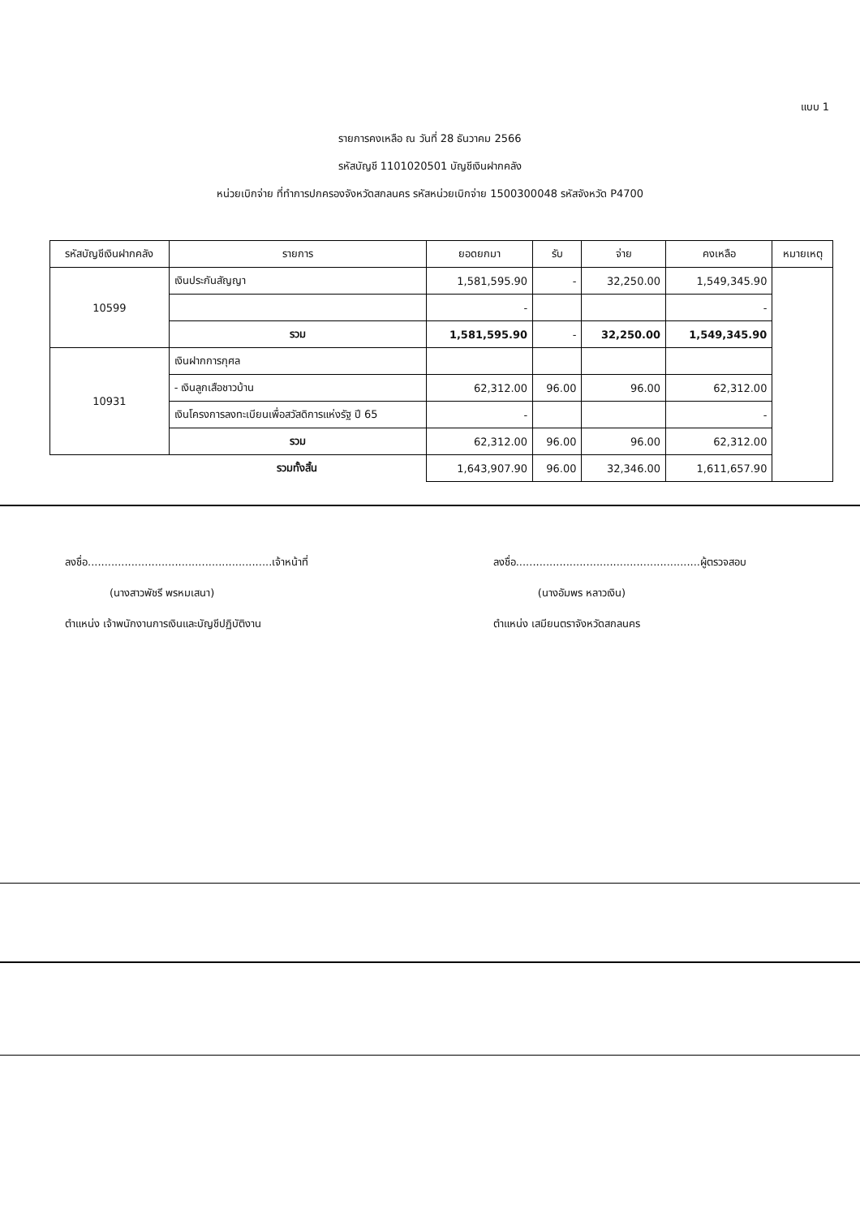แบบ 1
รายการคงเหลือ ณ วันที่ 28 ธันวาคม 2566
รหัสบัญชี 1101020501 บัญชีเงินฝากคลัง
หน่วยเบิกจ่าย ที่ทำการปกครองจังหวัดสกลนคร รหัสหน่วยเบิกจ่าย 1500300048 รหัสจังหวัด P4700
| รหัสบัญชีเงินฝากคลัง | รายการ | ยอดยกมา | รับ | จ่าย | คงเหลือ | หมายเหตุ |
| --- | --- | --- | --- | --- | --- | --- |
| 10599 | เงินประกันสัญญา | 1,581,595.90 | - | 32,250.00 | 1,549,345.90 | |
| | | - | | | - | |
| | รวม | 1,581,595.90 | - | 32,250.00 | 1,549,345.90 | |
| 10931 | เงินฝากการกุศล | | | | | |
| | - เงินลูกเสือชาวบ้าน | 62,312.00 | 96.00 | 96.00 | 62,312.00 | |
| | เงินโครงการลงทะเบียนเพื่อสวัสดิการแห่งรัฐ ปี 65 | - | | | - | |
| | รวม | 62,312.00 | 96.00 | 96.00 | 62,312.00 | |
| | รวมทั้งสิ้น | 1,643,907.90 | 96.00 | 32,346.00 | 1,611,657.90 | |
ลงชื่อ.......................................................เจ้าหน้าที่
(นางสาวพัชรี พรหมเสนา)
ตำแหน่ง เจ้าพนักงานการเงินและบัญชีปฏิบัติงาน
ลงชื่อ.......................................................ผู้ตรวจสอบ
(นางอัมพร หลาวเงิน)
ตำแหน่ง เสมียนตราจังหวัดสกลนคร